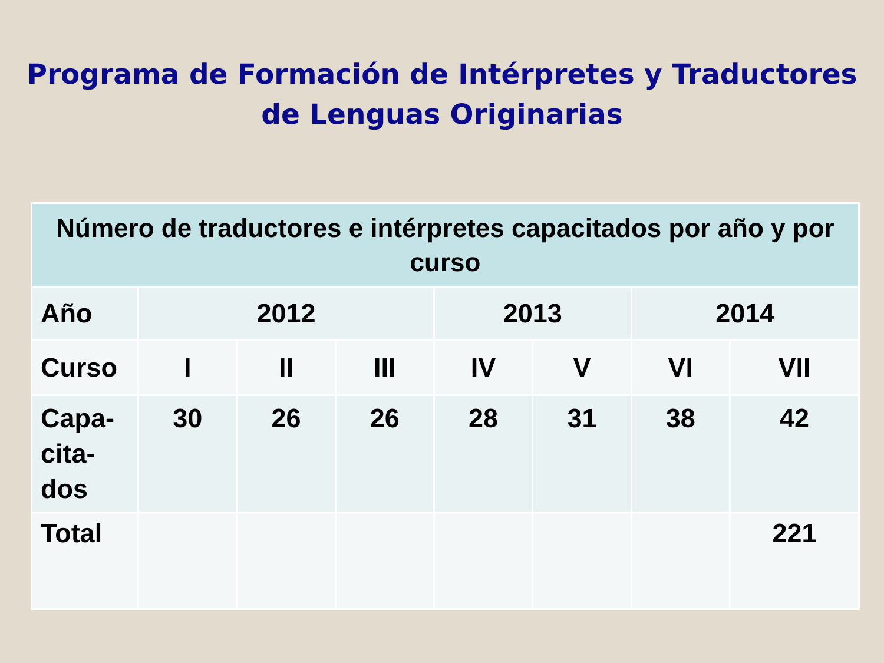Programa de Formación de Intérpretes y Traductores de Lenguas Originarias
| Número de traductores e intérpretes capacitados por año y por curso | | | | | | | |
| --- | --- | --- | --- | --- | --- | --- | --- |
| Año | 2012 | | | 2013 | | 2014 | |
| Curso | I | II | III | IV | V | VI | VII |
| Capa- cita- dos | 30 | 26 | 26 | 28 | 31 | 38 | 42 |
| Total | | | | | | | 221 |